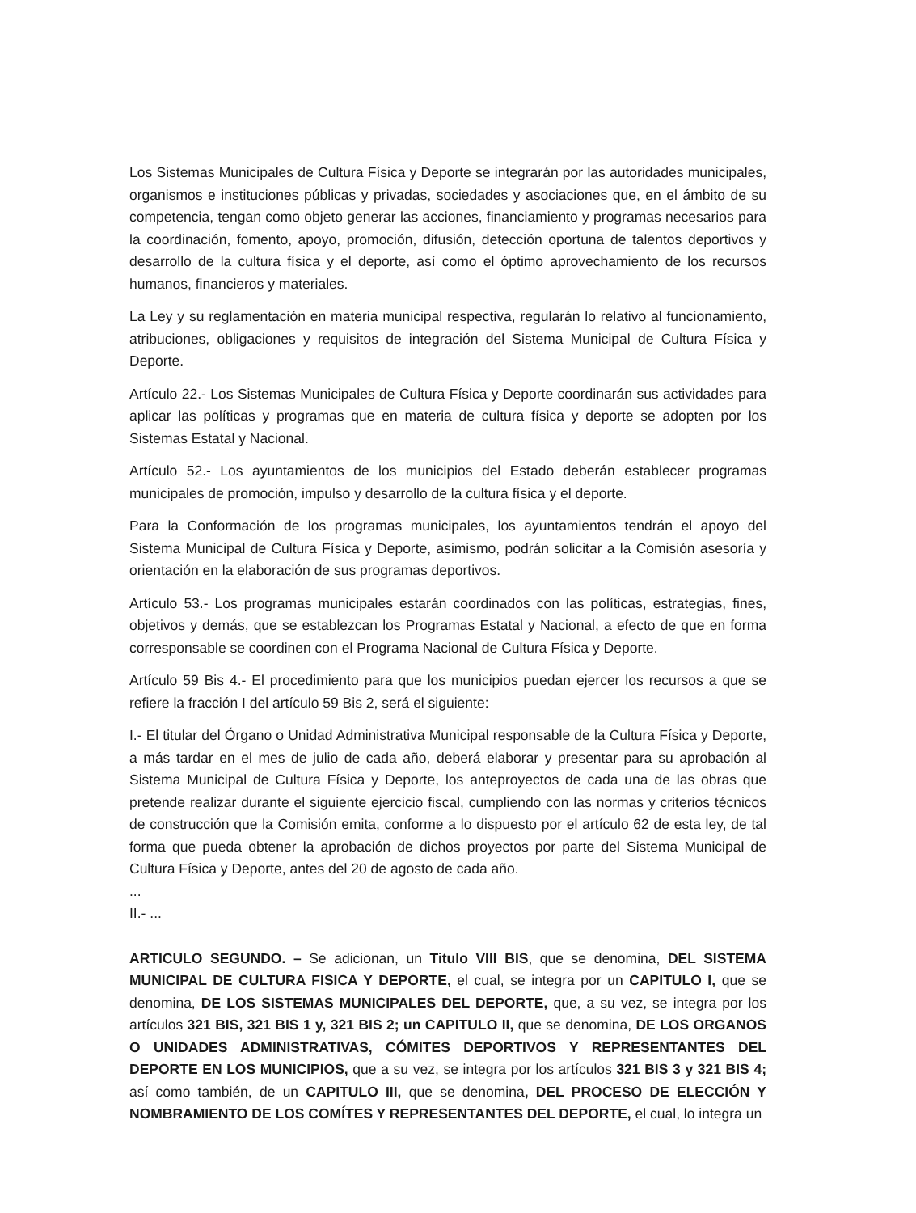Los Sistemas Municipales de Cultura Física y Deporte se integrarán por las autoridades municipales, organismos e instituciones públicas y privadas, sociedades y asociaciones que, en el ámbito de su competencia, tengan como objeto generar las acciones, financiamiento y programas necesarios para la coordinación, fomento, apoyo, promoción, difusión, detección oportuna de talentos deportivos y desarrollo de la cultura física y el deporte, así como el óptimo aprovechamiento de los recursos humanos, financieros y materiales.
La Ley y su reglamentación en materia municipal respectiva, regularán lo relativo al funcionamiento, atribuciones, obligaciones y requisitos de integración del Sistema Municipal de Cultura Física y Deporte.
Artículo 22.- Los Sistemas Municipales de Cultura Física y Deporte coordinarán sus actividades para aplicar las políticas y programas que en materia de cultura física y deporte se adopten por los Sistemas Estatal y Nacional.
Artículo 52.- Los ayuntamientos de los municipios del Estado deberán establecer programas municipales de promoción, impulso y desarrollo de la cultura física y el deporte.
Para la Conformación de los programas municipales, los ayuntamientos tendrán el apoyo del Sistema Municipal de Cultura Física y Deporte, asimismo, podrán solicitar a la Comisión asesoría y orientación en la elaboración de sus programas deportivos.
Artículo 53.- Los programas municipales estarán coordinados con las políticas, estrategias, fines, objetivos y demás, que se establezcan los Programas Estatal y Nacional, a efecto de que en forma corresponsable se coordinen con el Programa Nacional de Cultura Física y Deporte.
Artículo 59 Bis 4.- El procedimiento para que los municipios puedan ejercer los recursos a que se refiere la fracción I del artículo 59 Bis 2, será el siguiente:
I.- El titular del Órgano o Unidad Administrativa Municipal responsable de la Cultura Física y Deporte, a más tardar en el mes de julio de cada año, deberá elaborar y presentar para su aprobación al Sistema Municipal de Cultura Física y Deporte, los anteproyectos de cada una de las obras que pretende realizar durante el siguiente ejercicio fiscal, cumpliendo con las normas y criterios técnicos de construcción que la Comisión emita, conforme a lo dispuesto por el artículo 62 de esta ley, de tal forma que pueda obtener la aprobación de dichos proyectos por parte del Sistema Municipal de Cultura Física y Deporte, antes del 20 de agosto de cada año.
...
II.- ...
ARTICULO SEGUNDO. – Se adicionan, un Titulo VIII BIS, que se denomina, DEL SISTEMA MUNICIPAL DE CULTURA FISICA Y DEPORTE, el cual, se integra por un CAPITULO I, que se denomina, DE LOS SISTEMAS MUNICIPALES DEL DEPORTE, que, a su vez, se integra por los artículos 321 BIS, 321 BIS 1 y, 321 BIS 2; un CAPITULO II, que se denomina, DE LOS ORGANOS O UNIDADES ADMINISTRATIVAS, CÓMITES DEPORTIVOS Y REPRESENTANTES DEL DEPORTE EN LOS MUNICIPIOS, que a su vez, se integra por los artículos 321 BIS 3 y 321 BIS 4; así como también, de un CAPITULO III, que se denomina, DEL PROCESO DE ELECCIÓN Y NOMBRAMIENTO DE LOS COMÍTES Y REPRESENTANTES DEL DEPORTE, el cual, lo integra un